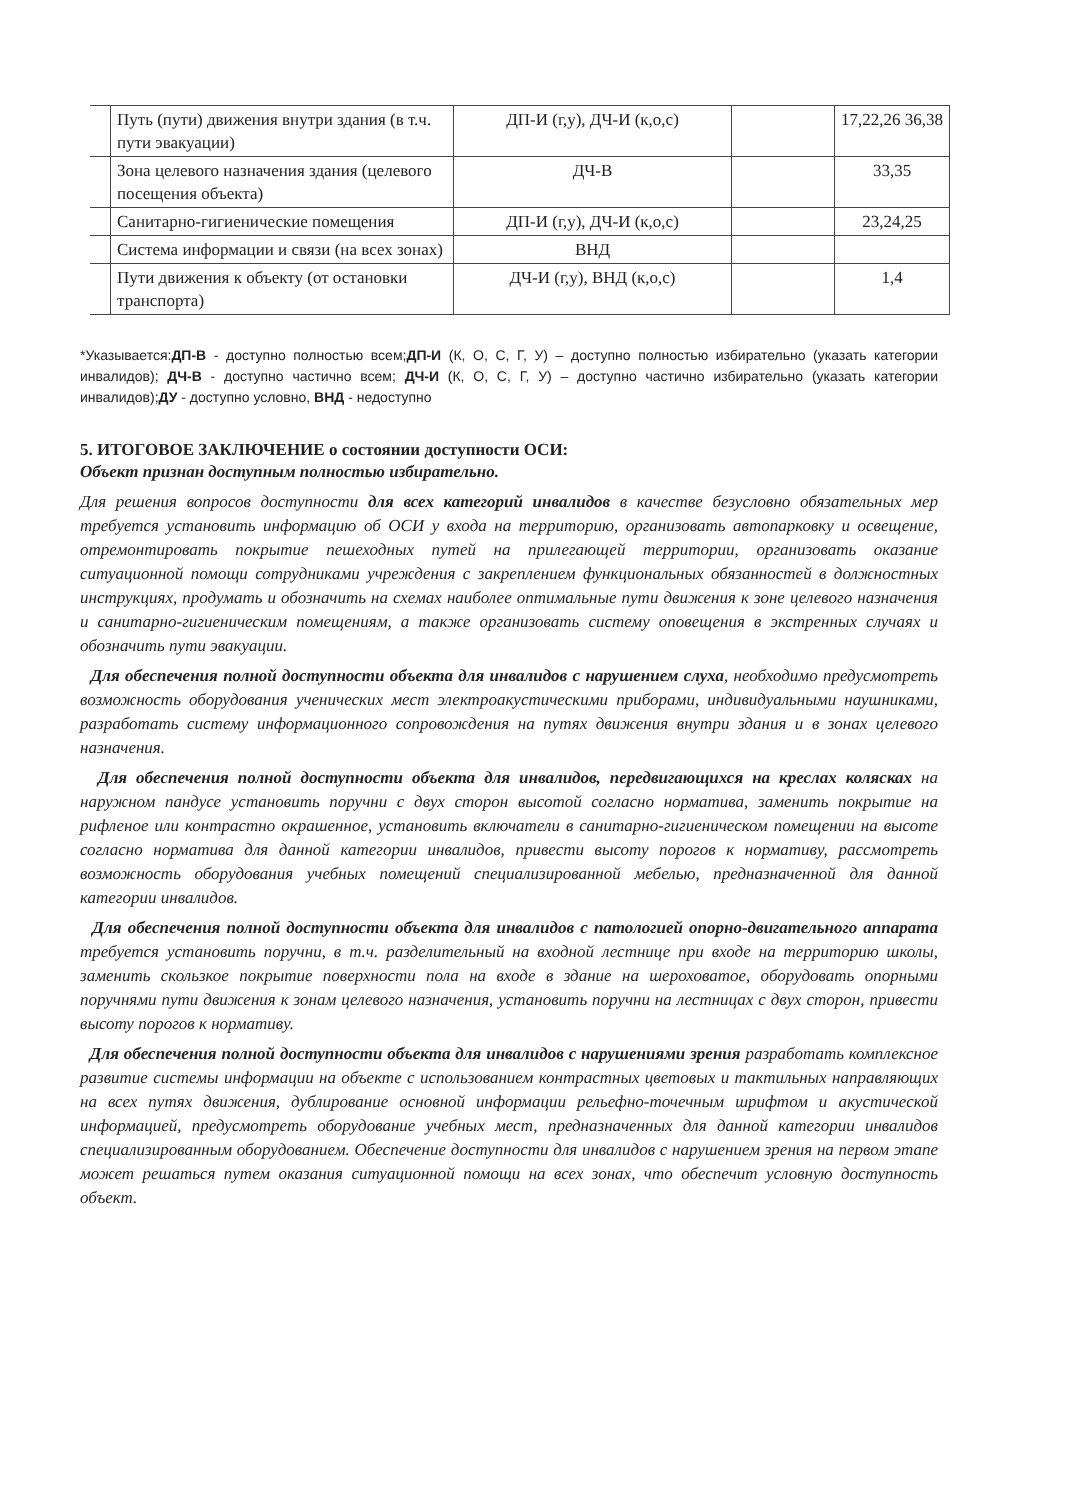| | Путь (пути) движения внутри здания (в т.ч. пути эвакуации) | ДП-И (г,у), ДЧ-И (к,о,с) | | 17,22,26 36,38 |
| | Зона целевого назначения здания (целевого посещения объекта) | ДЧ-В | | 33,35 |
| | Санитарно-гигиенические помещения | ДП-И (г,у), ДЧ-И (к,о,с) | | 23,24,25 |
| | Система информации и связи (на всех зонах) | ВНД | | |
| | Пути движения к объекту (от остановки транспорта) | ДЧ-И (г,у), ВНД (к,о,с) | | 1,4 |
*Указывается:ДП-В - доступно полностью всем;ДП-И (К, О, С, Г, У) – доступно полностью избирательно (указать категории инвалидов); ДЧ-В - доступно частично всем; ДЧ-И (К, О, С, Г, У) – доступно частично избирательно (указать категории инвалидов);ДУ - доступно условно, ВНД - недоступно
5. ИТОГОВОЕ ЗАКЛЮЧЕНИЕ о состоянии доступности ОСИ:
Объект признан доступным полностью избирательно.
Для решения вопросов доступности для всех категорий инвалидов в качестве безусловно обязательных мер требуется установить информацию об ОСИ у входа на территорию, организовать автопарковку и освещение, отремонтировать покрытие пешеходных путей на прилегающей территории, организовать оказание ситуационной помощи сотрудниками учреждения с закреплением функциональных обязанностей в должностных инструкциях, продумать и обозначить на схемах наиболее оптимальные пути движения к зоне целевого назначения и санитарно-гигиеническим помещениям, а также организовать систему оповещения в экстренных случаях и обозначить пути эвакуации.
Для обеспечения полной доступности объекта для инвалидов с нарушением слуха, необходимо предусмотреть возможность оборудования ученических мест электроакустическими приборами, индивидуальными наушниками, разработать систему информационного сопровождения на путях движения внутри здания и в зонах целевого назначения.
Для обеспечения полной доступности объекта для инвалидов, передвигающихся на креслах колясках на наружном пандусе установить поручни с двух сторон высотой согласно норматива, заменить покрытие на рифленое или контрастно окрашенное, установить включатели в санитарно-гигиеническом помещении на высоте согласно норматива для данной категории инвалидов, привести высоту порогов к нормативу, рассмотреть возможность оборудования учебных помещений специализированной мебелью, предназначенной для данной категории инвалидов.
Для обеспечения полной доступности объекта для инвалидов с патологией опорно-двигательного аппарата требуется установить поручни, в т.ч. разделительный на входной лестнице при входе на территорию школы, заменить скользкое покрытие поверхности пола на входе в здание на шероховатое, оборудовать опорными поручнями пути движения к зонам целевого назначения, установить поручни на лестницах с двух сторон, привести высоту порогов к нормативу.
Для обеспечения полной доступности объекта для инвалидов с нарушениями зрения разработать комплексное развитие системы информации на объекте с использованием контрастных цветовых и тактильных направляющих на всех путях движения, дублирование основной информации рельефно-точечным шрифтом и акустической информацией, предусмотреть оборудование учебных мест, предназначенных для данной категории инвалидов специализированным оборудованием. Обеспечение доступности для инвалидов с нарушением зрения на первом этапе может решаться путем оказания ситуационной помощи на всех зонах, что обеспечит условную доступность объект.